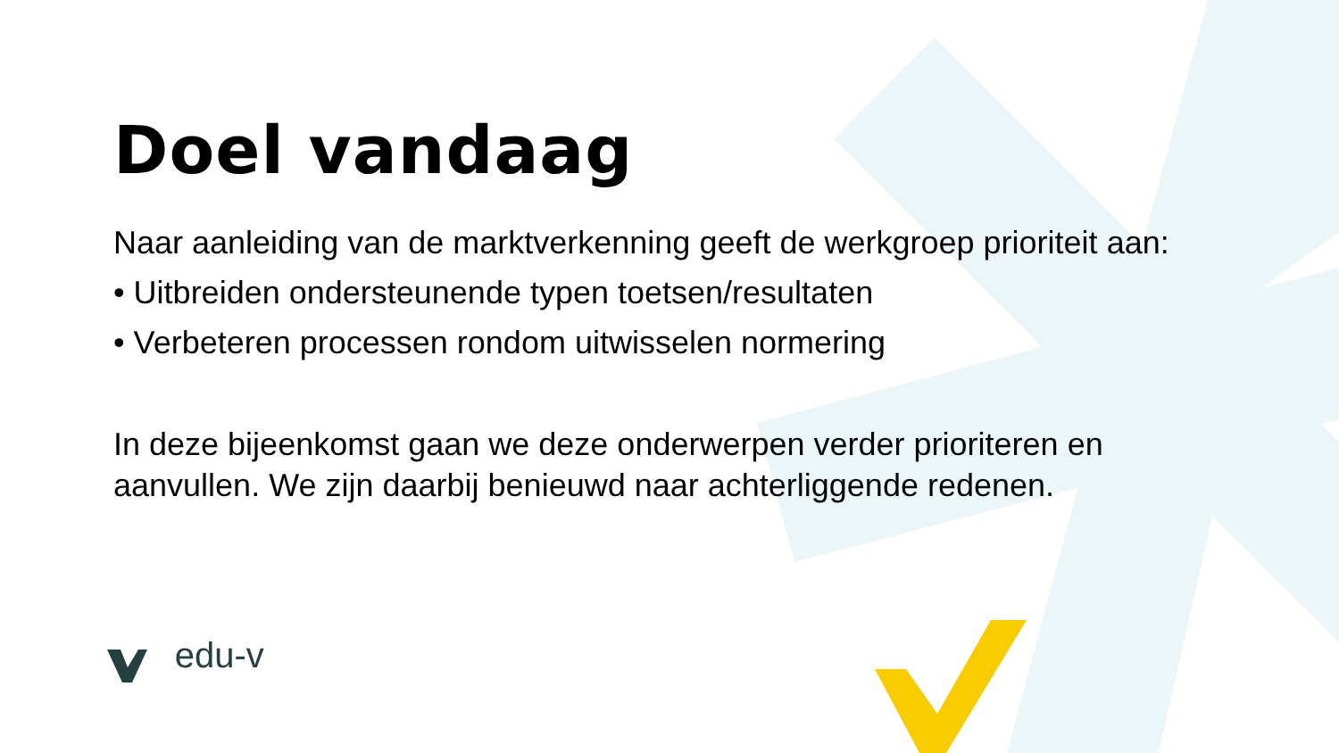Doel vandaag
Naar aanleiding van de marktverkenning geeft de werkgroep prioriteit aan:
• Uitbreiden ondersteunende typen toetsen/resultaten
• Verbeteren processen rondom uitwisselen normering
In deze bijeenkomst gaan we deze onderwerpen verder prioriteren en aanvullen. We zijn daarbij benieuwd naar achterliggende redenen.
edu-v